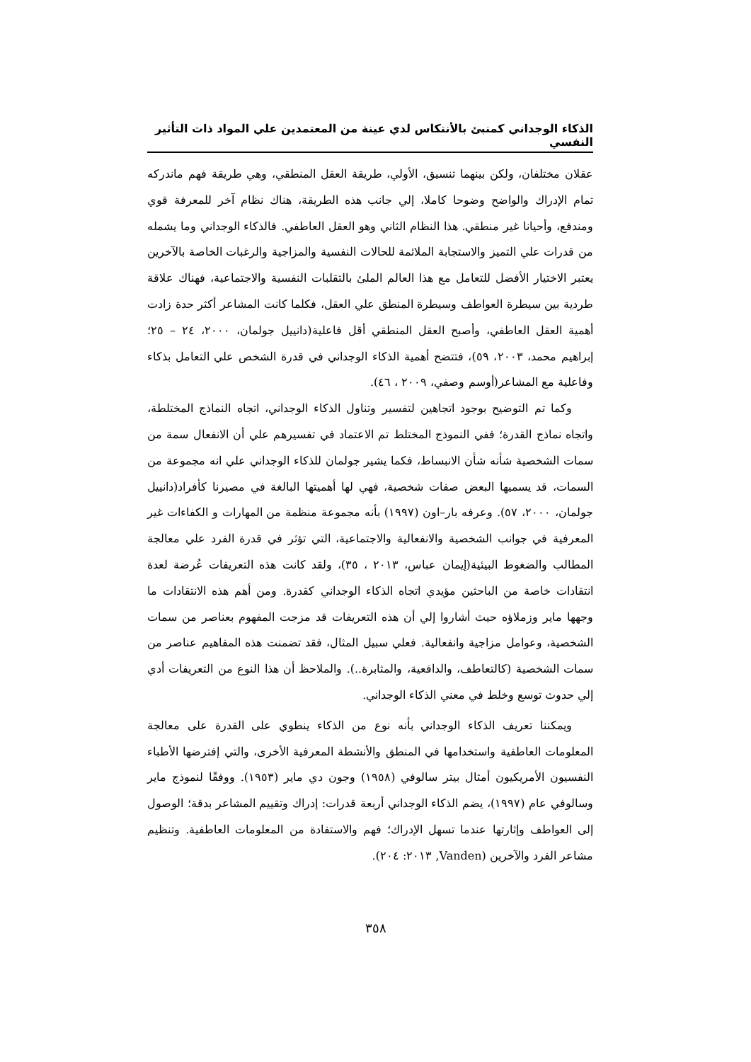الذكاء الوجداني كمنبئ بالأنتكاس لدي عينة من المعتمدين علي المواد ذات التأثير النفسي
عقلان مختلفان، ولكن بينهما تنسيق، الأولي، طريقة العقل المنطقي، وهي طريقة فهم ماندركه تمام الإدراك والواضح وضوحا كاملا، إلي جانب هذه الطريقة، هناك نظام آخر للمعرفة قوي ومندفع، وأحيانا غير منطقي. هذا النظام الثاني وهو العقل العاطفي. فالذكاء الوجداني وما يشمله من قدرات علي التميز والاستجابة الملائمة للحالات النفسية والمزاجية والرغبات الخاصة بالآخرين يعتبر الاختيار الأفضل للتعامل مع هذا العالم الملئ بالتقلبات النفسية والاجتماعية، فهناك علاقة طردية بين سيطرة العواطف وسيطرة المنطق علي العقل، فكلما كانت المشاعر أكثر حدة زادت أهمية العقل العاطفي، وأصبح العقل المنطقي أقل فاعلية(دانييل جولمان، ٢٠٠٠، ٢٤ – ٢٥؛ إبراهيم محمد، ٢٠٠٣، ٥٩)، فتتضح أهمية الذكاء الوجداني في قدرة الشخص علي التعامل بذكاء وفاعلية مع المشاعر(أوسم وصفي، ٢٠٠٩ ، ٤٦).
وكما تم التوضيح بوجود اتجاهين لتفسير وتناول الذكاء الوجداني، اتجاه النماذج المختلطة، واتجاه نماذج القدرة؛ ففي النموذج المختلط تم الاعتماد في تفسيرهم علي أن الانفعال سمة من سمات الشخصية شأنه شأن الانبساط، فكما يشير جولمان للذكاء الوجداني علي انه مجموعة من السمات، قد يسميها البعض صفات شخصية، فهي لها أهميتها البالغة في مصيرنا كأفراد(دانييل جولمان، ٢٠٠٠، ٥٧). وعرفه بار–اون (١٩٩٧) بأنه مجموعة منظمة من المهارات و الكفاءات غير المعرفية في جوانب الشخصية والانفعالية والاجتماعية، التي تؤثر في قدرة الفرد علي معالجة المطالب والضغوط البيئية(إيمان عباس، ٢٠١٣ ، ٣٥)، ولقد كانت هذه التعريفات عُرضة لعدة انتقادات خاصة من الباحثين مؤيدي اتجاه الذكاء الوجداني كقدرة. ومن أهم هذه الانتقادات ما وجهها ماير وزملاؤه حيث أشاروا إلي أن هذه التعريفات قد مزجت المفهوم بعناصر من سمات الشخصية، وعوامل مزاجية وانفعالية. فعلي سبيل المثال، فقد تضمنت هذه المفاهيم عناصر من سمات الشخصية (كالتعاطف، والدافعية، والمثابرة..). والملاحظ أن هذا النوع من التعريفات أدي إلي حدوث توسع وخلط في معني الذكاء الوجداني.
ويمكننا تعريف الذكاء الوجداني بأنه نوع من الذكاء ينطوي على القدرة على معالجة المعلومات العاطفية واستخدامها في المنطق والأنشطة المعرفية الأخرى، والتي إفترضها الأطباء النفسيون الأمريكيون أمثال بيتر سالوفي (١٩٥٨) وجون دي ماير (١٩٥٣). ووفقًا لنموذج ماير وسالوفي عام (١٩٩٧)، يضم الذكاء الوجداني أربعة قدرات: إدراك وتقييم المشاعر بدقة؛ الوصول إلى العواطف وإثارتها عندما تسهل الإدراك؛ فهم والاستفادة من المعلومات العاطفية. وتنظيم مشاعر الفرد والآخرين (Vanden, ٢٠١٣: ٢٠٤).
٣٥٨